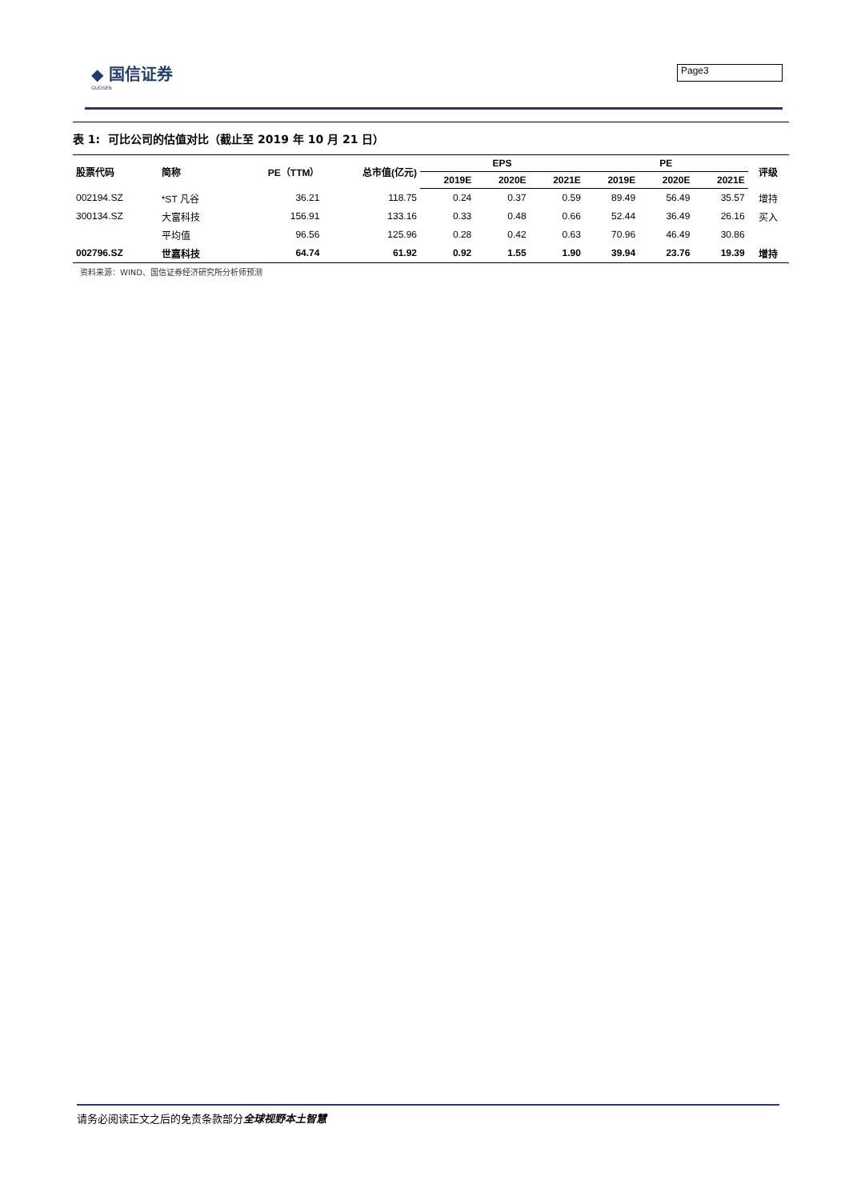◆ 国信证券
GUOSEN
Page3
表 1: 可比公司的估值对比（截止至 2019 年 10 月 21 日）
| 股票代码 | 简称 | PE（TTM） | 总市值(亿元) | EPS | | | PE | | | 评级 |
| --- | --- | --- | --- | --- | --- | --- | --- | --- | --- | --- |
| | | | | 2019E | 2020E | 2021E | 2019E | 2020E | 2021E | |
| 002194.SZ | *ST 凡谷 | 36.21 | 118.75 | 0.24 | 0.37 | 0.59 | 89.49 | 56.49 | 35.57 | 增持 |
| 300134.SZ | 大富科技 | 156.91 | 133.16 | 0.33 | 0.48 | 0.66 | 52.44 | 36.49 | 26.16 | 买入 |
| | 平均值 | 96.56 | 125.96 | 0.28 | 0.42 | 0.63 | 70.96 | 46.49 | 30.86 | |
| 002796.SZ | 世嘉科技 | 64.74 | 61.92 | 0.92 | 1.55 | 1.90 | 39.94 | 23.76 | 19.39 | 增持 |
资料来源：WIND、国信证券经济研究所分析师预测
请务必阅读正文之后的免责条款部分全球视野本土智慧